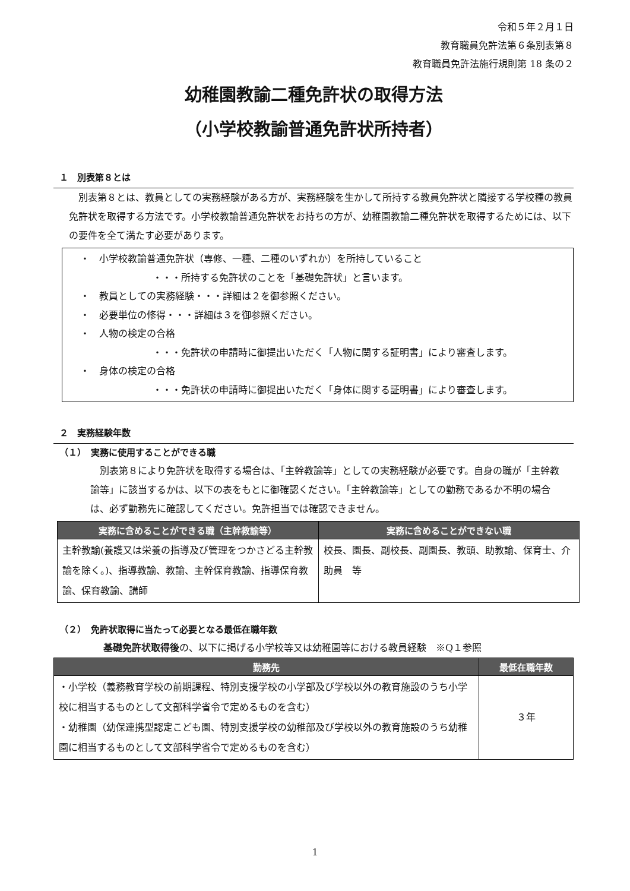令和５年２月１日
教育職員免許法第６条別表第８
教育職員免許法施行規則第 18 条の２
幼稚園教諭二種免許状の取得方法
（小学校教諭普通免許状所持者）
１　別表第８とは
　別表第８とは、教員としての実務経験がある方が、実務経験を生かして所持する教員免許状と隣接する学校種の教員免許状を取得する方法です。小学校教諭普通免許状をお持ちの方が、幼稚園教諭二種免許状を取得するためには、以下の要件を全て満たす必要があります。
・　小学校教諭普通免許状（専修、一種、二種のいずれか）を所持していること
・・・所持する免許状のことを「基礎免許状」と言います。
・　教員としての実務経験・・・詳細は２を御参照ください。
・　必要単位の修得・・・詳細は３を御参照ください。
・　人物の検定の合格
・・・免許状の申請時に御提出いただく「人物に関する証明書」により審査します。
・　身体の検定の合格
・・・免許状の申請時に御提出いただく「身体に関する証明書」により審査します。
２　実務経験年数
（１）　実務に使用することができる職
　別表第８により免許状を取得する場合は、「主幹教諭等」としての実務経験が必要です。自身の職が「主幹教諭等」に該当するかは、以下の表をもとに御確認ください。「主幹教諭等」としての勤務であるか不明の場合は、必ず勤務先に確認してください。免許担当では確認できません。
| 実務に含めることができる職（主幹教諭等） | 実務に含めることができない職 |
| --- | --- |
| 主幹教諭(養護又は栄養の指導及び管理をつかさどる主幹教諭を除く。)、指導教諭、教諭、主幹保育教諭、指導保育教諭、保育教諭、講師 | 校長、園長、副校長、副園長、教頭、助教諭、保育士、介助員 等 |
（２）　免許状取得に当たって必要となる最低在職年数
基礎免許状取得後の、以下に掲げる小学校等又は幼稚園等における教員経験　※Q１参照
| 勤務先 | 最低在職年数 |
| --- | --- |
| ・小学校（義務教育学校の前期課程、特別支援学校の小学部及び学校以外の教育施設のうち小学校に相当するものとして文部科学省令で定めるものを含む） ・幼稚園（幼保連携型認定こども園、特別支援学校の幼稚部及び学校以外の教育施設のうち幼稚園に相当するものとして文部科学省令で定めるものを含む） | ３年 |
1